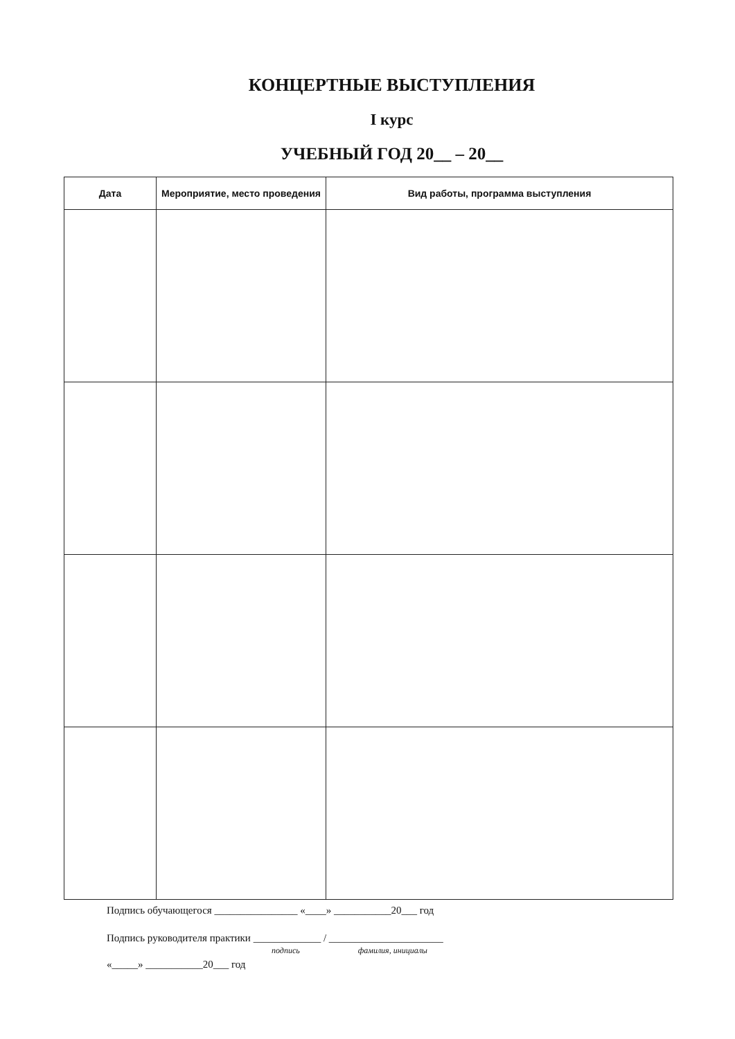КОНЦЕРТНЫЕ ВЫСТУПЛЕНИЯ
I курс
УЧЕБНЫЙ ГОД 20__ – 20__
| Дата | Мероприятие, место проведения | Вид работы, программа выступления |
| --- | --- | --- |
Подпись обучающегося ________________ «____» ___________20___ год
Подпись руководителя практики _____________ / ______________________
подпись фамилия, инициалы
«_____» ___________20___ год